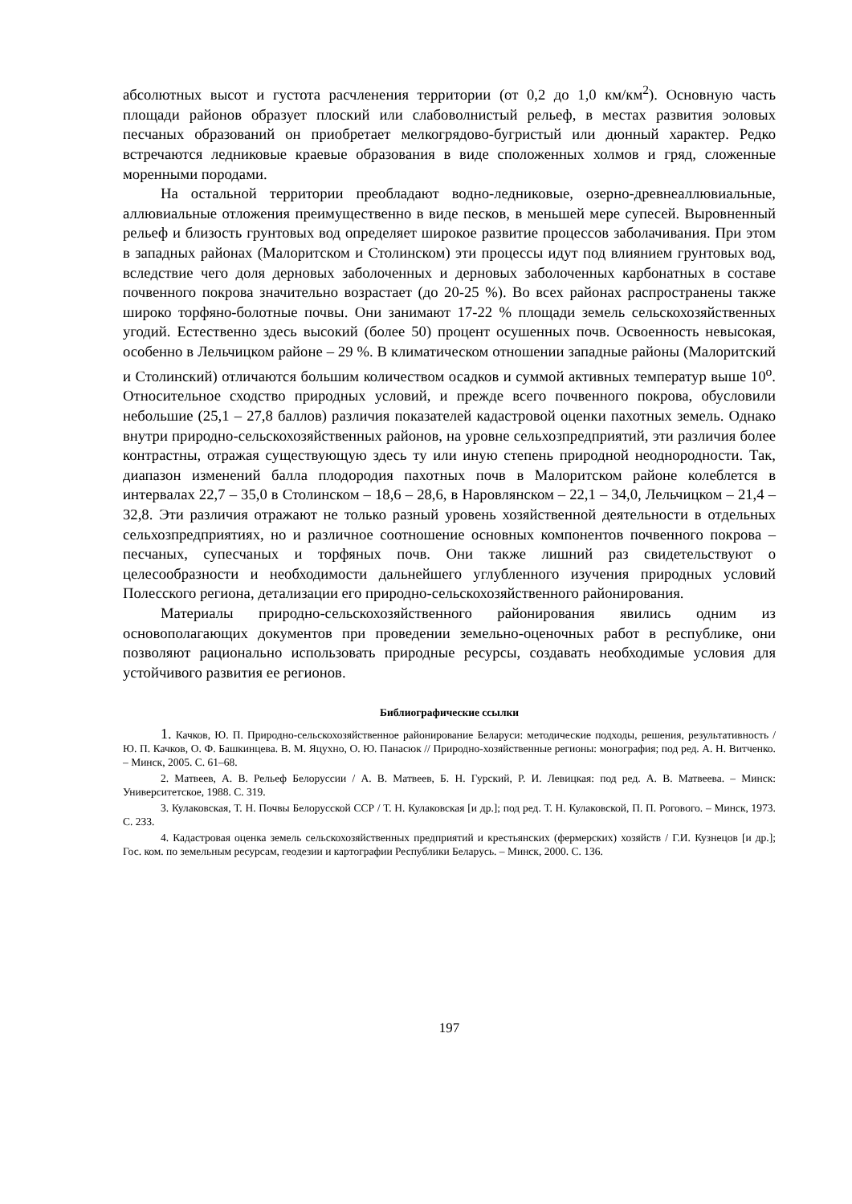абсолютных высот и густота расчленения территории (от 0,2 до 1,0 км/км<sup>2</sup>). Основную часть площади районов образует плоский или слабоволнистый рельеф, в местах развития эоловых песчаных образований он приобретает мелкогрядово-бугристый или дюнный характер. Редко встречаются ледниковые краевые образования в виде сположенных холмов и гряд, сложенные моренными породами.
На остальной территории преобладают водно-ледниковые, озерно-древнеаллювиальные, аллювиальные отложения преимущественно в виде песков, в меньшей мере супесей. Выровненный рельеф и близость грунтовых вод определяет широкое развитие процессов заболачивания. При этом в западных районах (Малоритском и Столинском) эти процессы идут под влиянием грунтовых вод, вследствие чего доля дерновых заболоченных и дерновых заболоченных карбонатных в составе почвенного покрова значительно возрастает (до 20-25 %). Во всех районах распространены также широко торфяно-болотные почвы. Они занимают 17-22 % площади земель сельскохозяйственных угодий. Естественно здесь высокий (более 50) процент осушенных почв. Освоенность невысокая, особенно в Лельчицком районе – 29 %. В климатическом отношении западные районы (Малоритский и Столинский) отличаются большим количеством осадков и суммой активных температур выше 10<sup>о</sup>. Относительное сходство природных условий, и прежде всего почвенного покрова, обусловили небольшие (25,1 – 27,8 баллов) различия показателей кадастровой оценки пахотных земель. Однако внутри природно-сельскохозяйственных районов, на уровне сельхозпредприятий, эти различия более контрастны, отражая существующую здесь ту или иную степень природной неоднородности. Так, диапазон изменений балла плодородия пахотных почв в Малоритском районе колеблется в интервалах 22,7 – 35,0 в Столинском – 18,6 – 28,6, в Наровлянском – 22,1 – 34,0, Лельчицком – 21,4 – 32,8. Эти различия отражают не только разный уровень хозяйственной деятельности в отдельных сельхозпредприятиях, но и различное соотношение основных компонентов почвенного покрова – песчаных, супесчаных и торфяных почв. Они также лишний раз свидетельствуют о целесообразности и необходимости дальнейшего углубленного изучения природных условий Полесского региона, детализации его природно-сельскохозяйственного районирования.
Материалы природно-сельскохозяйственного районирования явились одним из основополагающих документов при проведении земельно-оценочных работ в республике, они позволяют рационально использовать природные ресурсы, создавать необходимые условия для устойчивого развития ее регионов.
Библиографические ссылки
1. Качков, Ю. П. Природно-сельскохозяйственное районирование Беларуси: методические подходы, решения, результативность / Ю. П. Качков, О. Ф. Башкинцева. В. М. Яцухно, О. Ю. Панасюк // Природно-хозяйственные регионы: монография; под ред. А. Н. Витченко. – Минск, 2005. С. 61–68.
2. Матвеев, А. В. Рельеф Белоруссии / А. В. Матвеев, Б. Н. Гурский, Р. И. Левицкая: под ред. А. В. Матвеева. – Минск: Университетское, 1988. С. 319.
3. Кулаковская, Т. Н. Почвы Белорусской ССР / Т. Н. Кулаковская [и др.]; под ред. Т. Н. Кулаковской, П. П. Рогового. – Минск, 1973. С. 233.
4. Кадастровая оценка земель сельскохозяйственных предприятий и крестьянских (фермерских) хозяйств / Г.И. Кузнецов [и др.]; Гос. ком. по земельным ресурсам, геодезии и картографии Республики Беларусь. – Минск, 2000. С. 136.
197